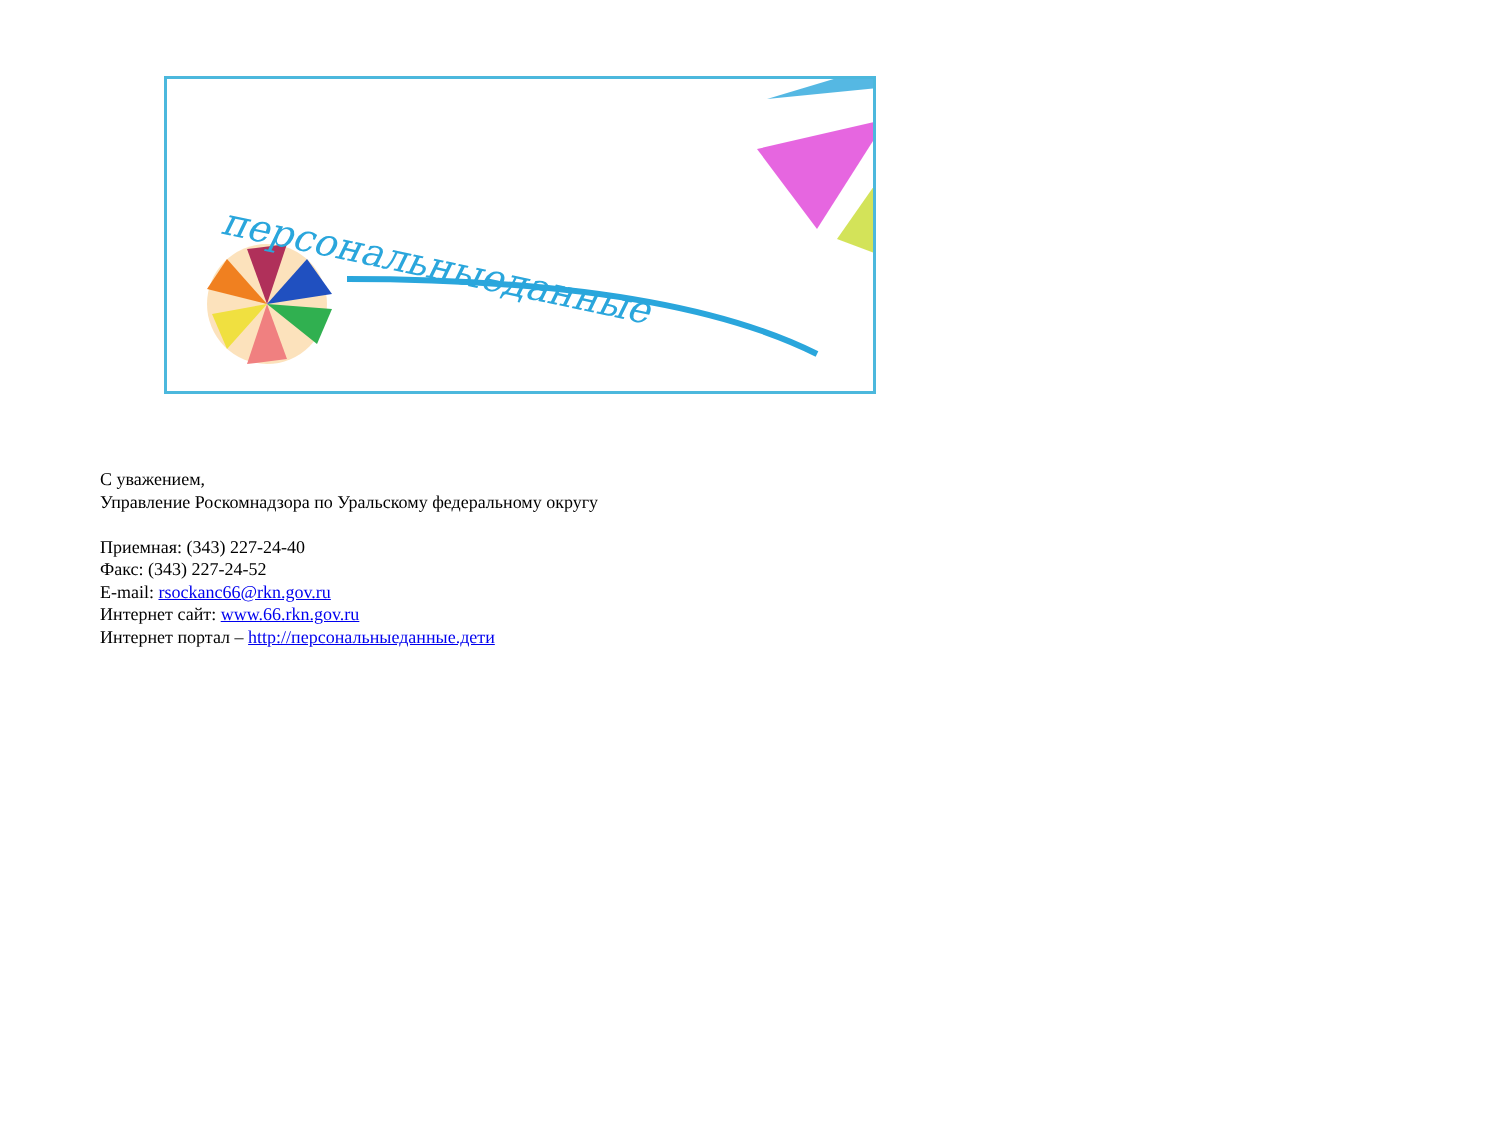персональныеданные
С уважением,
Управление Роскомнадзора по Уральскому федеральному округу
Приемная: (343) 227-24-40
Факс: (343) 227-24-52
E-mail: rsockanc66@rkn.gov.ru
Интернет сайт: www.66.rkn.gov.ru
Интернет портал – http://персональныеданные.дети